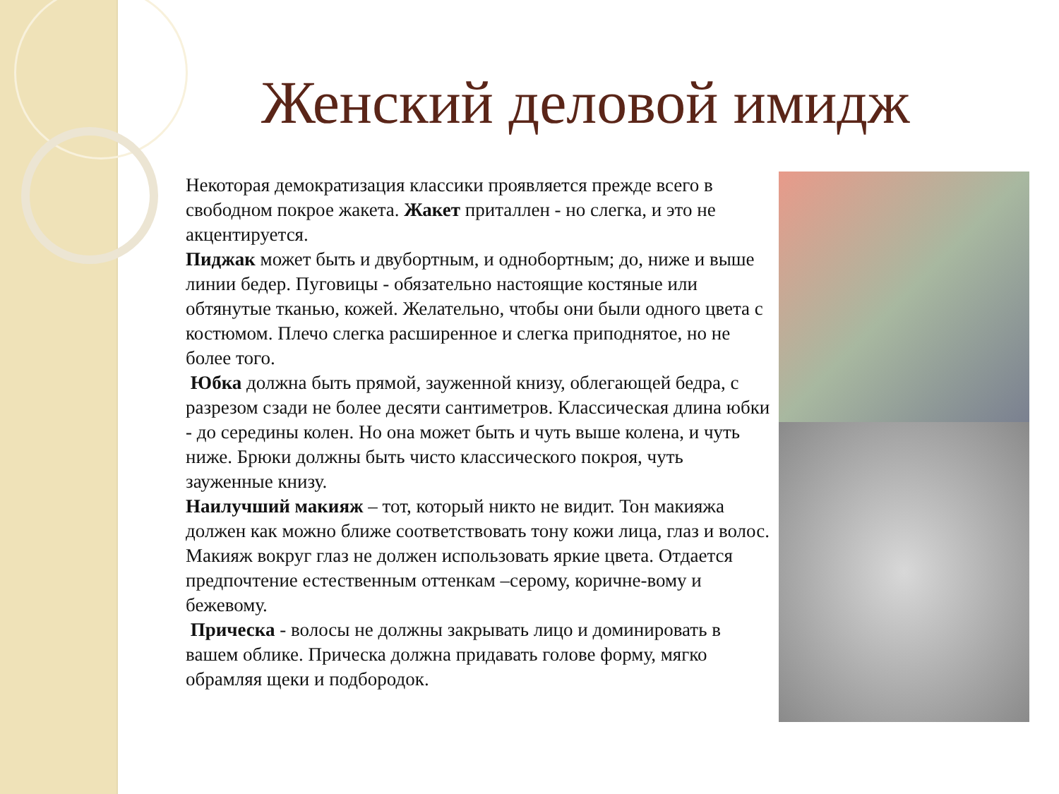Женский деловой имидж
Некоторая демократизация классики проявляется прежде всего в свободном покрое жакета. Жакет приталлен - но слегка, и это не акцентируется.
Пиджак может быть и двубортным, и однобортным; до, ниже и выше линии бедер. Пуговицы - обязательно настоящие костяные или обтянутые тканью, кожей. Желательно, чтобы они были одного цвета с костюмом. Плечо слегка расширенное и слегка приподнятое, но не более того.
Юбка должна быть прямой, зауженной книзу, облегающей бедра, с разрезом сзади не более десяти сантиметров. Классическая длина юбки - до середины колен. Но она может быть и чуть выше колена, и чуть ниже. Брюки должны быть чисто классического покроя, чуть зауженные книзу.
Наилучший макияж – тот, который никто не видит. Тон макияжа должен как можно ближе соответствовать тону кожи лица, глаз и волос. Макияж вокруг глаз не должен использовать яркие цвета. Отдается предпочтение естественным оттенкам –серому, коричне-вому и бежевому.
Прическа - волосы не должны закрывать лицо и доминировать в вашем облике. Прическа должна придавать голове форму, мягко обрамляя щеки и подбородок.